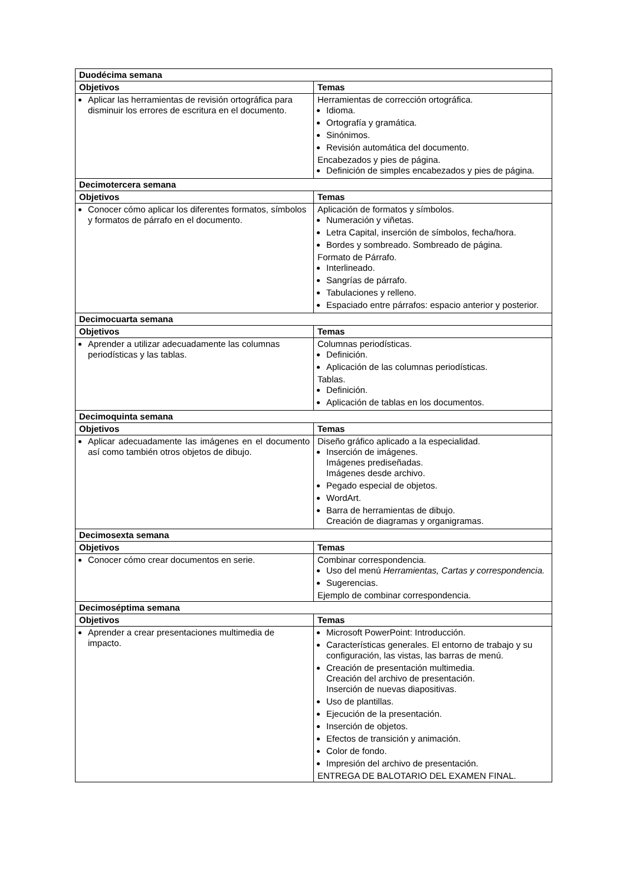| Duodécima semana | |
| --- | --- |
| Objetivos | Temas |
| Aplicar las herramientas de revisión ortográfica para disminuir los errores de escritura en el documento. | Herramientas de corrección ortográfica. Idioma. Ortografía y gramática. Sinónimos. Revisión automática del documento. Encabezados y pies de página. Definición de simples encabezados y pies de página. |
| Decimotercera semana | |
| Objetivos | Temas |
| Conocer cómo aplicar los diferentes formatos, símbolos y formatos de párrafo en el documento. | Aplicación de formatos y símbolos. Numeración y viñetas. Letra Capital, inserción de símbolos, fecha/hora. Bordes y sombreado. Sombreado de página. Formato de Párrafo. Interlineado. Sangrías de párrafo. Tabulaciones y relleno. Espaciado entre párrafos: espacio anterior y posterior. |
| Decimocuarta semana | |
| Objetivos | Temas |
| Aprender a utilizar adecuadamente las columnas periodísticas y las tablas. | Columnas periodísticas. Definición. Aplicación de las columnas periodísticas. Tablas. Definición. Aplicación de tablas en los documentos. |
| Decimoquinta semana | |
| Objetivos | Temas |
| Aplicar adecuadamente las imágenes en el documento así como también otros objetos de dibujo. | Diseño gráfico aplicado a la especialidad. Inserción de imágenes. Imágenes prediseñadas. Imágenes desde archivo. Pegado especial de objetos. WordArt. Barra de herramientas de dibujo. Creación de diagramas y organigramas. |
| Decimosexta semana | |
| Objetivos | Temas |
| Conocer cómo crear documentos en serie. | Combinar correspondencia. Uso del menú Herramientas, Cartas y correspondencia. Sugerencias. Ejemplo de combinar correspondencia. |
| Decimoséptima semana | |
| Objetivos | Temas |
| Aprender a crear presentaciones multimedia de impacto. | Microsoft PowerPoint: Introducción. Características generales. El entorno de trabajo y su configuración, las vistas, las barras de menú. Creación de presentación multimedia. Creación del archivo de presentación. Inserción de nuevas diapositivas. Uso de plantillas. Ejecución de la presentación. Inserción de objetos. Efectos de transición y animación. Color de fondo. Impresión del archivo de presentación. ENTREGA DE BALOTARIO DEL EXAMEN FINAL. |